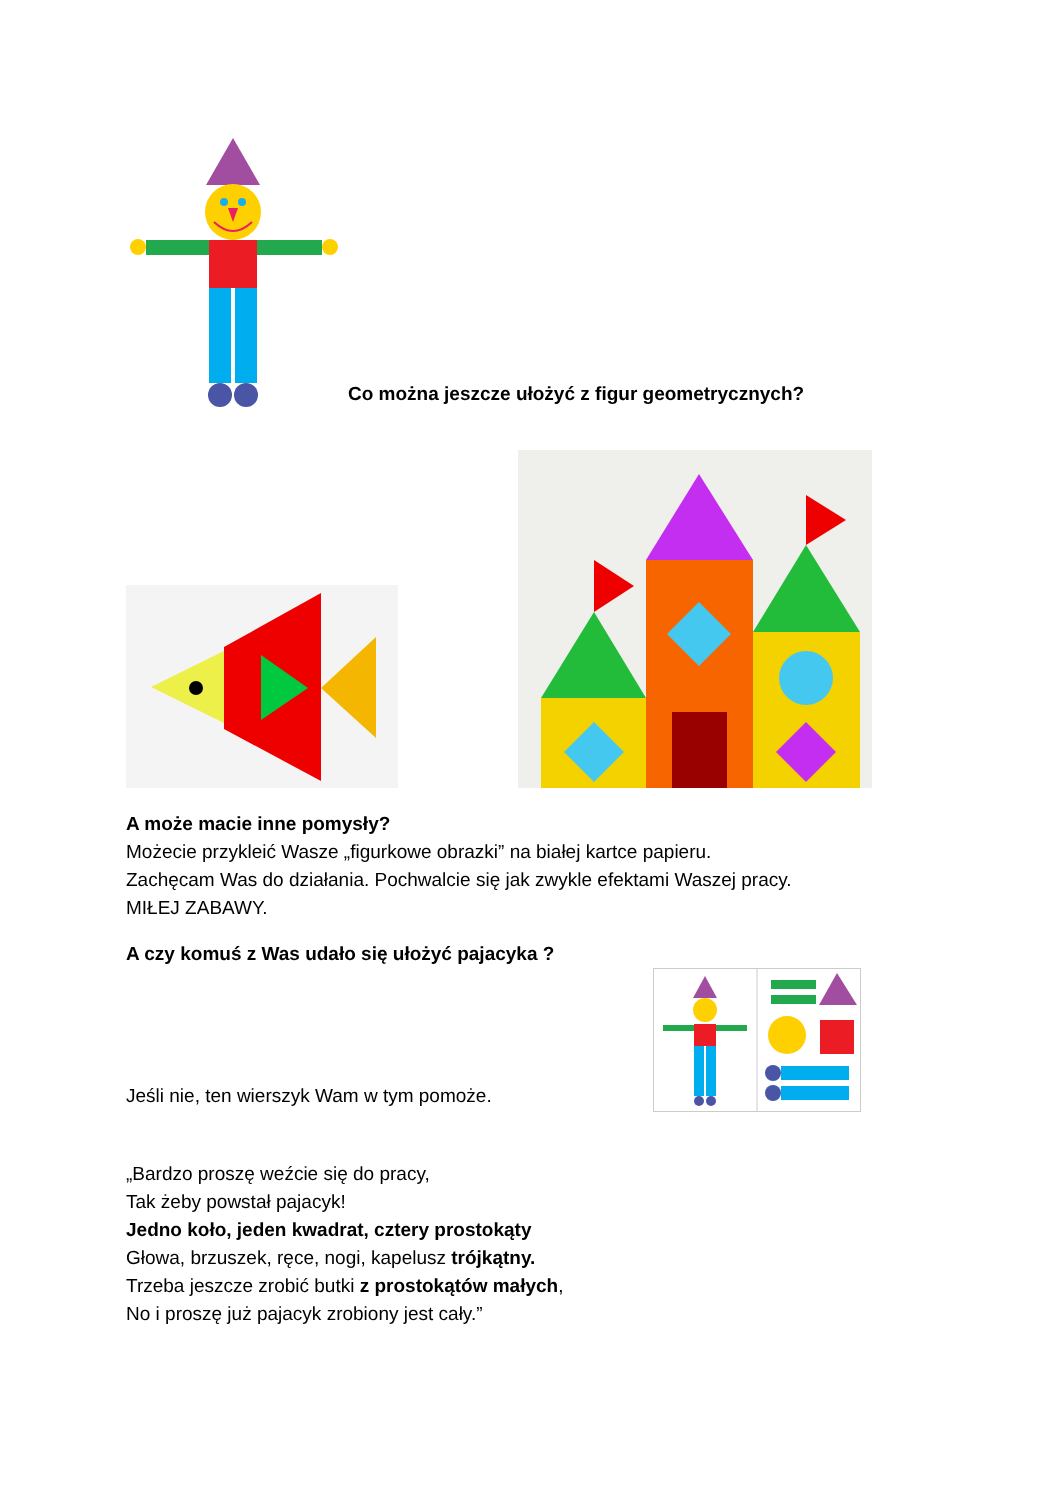Co można jeszcze ułożyć z figur geometrycznych?
A może macie inne pomysły?
Możecie przykleić Wasze „figurkowe obrazki” na białej kartce papieru.
Zachęcam Was do działania. Pochwalcie się jak zwykle efektami Waszej pracy.
MIŁEJ ZABAWY.
A czy komuś z Was udało się ułożyć pajacyka ?
Jeśli nie, ten wierszyk Wam w tym pomoże.
„Bardzo proszę weźcie się do pracy,
Tak żeby powstał pajacyk!
Jedno koło, jeden kwadrat, cztery prostokąty
Głowa, brzuszek, ręce, nogi, kapelusz trójkątny.
Trzeba jeszcze zrobić butki z prostokątów małych,
No i proszę już pajacyk zrobiony jest cały.”